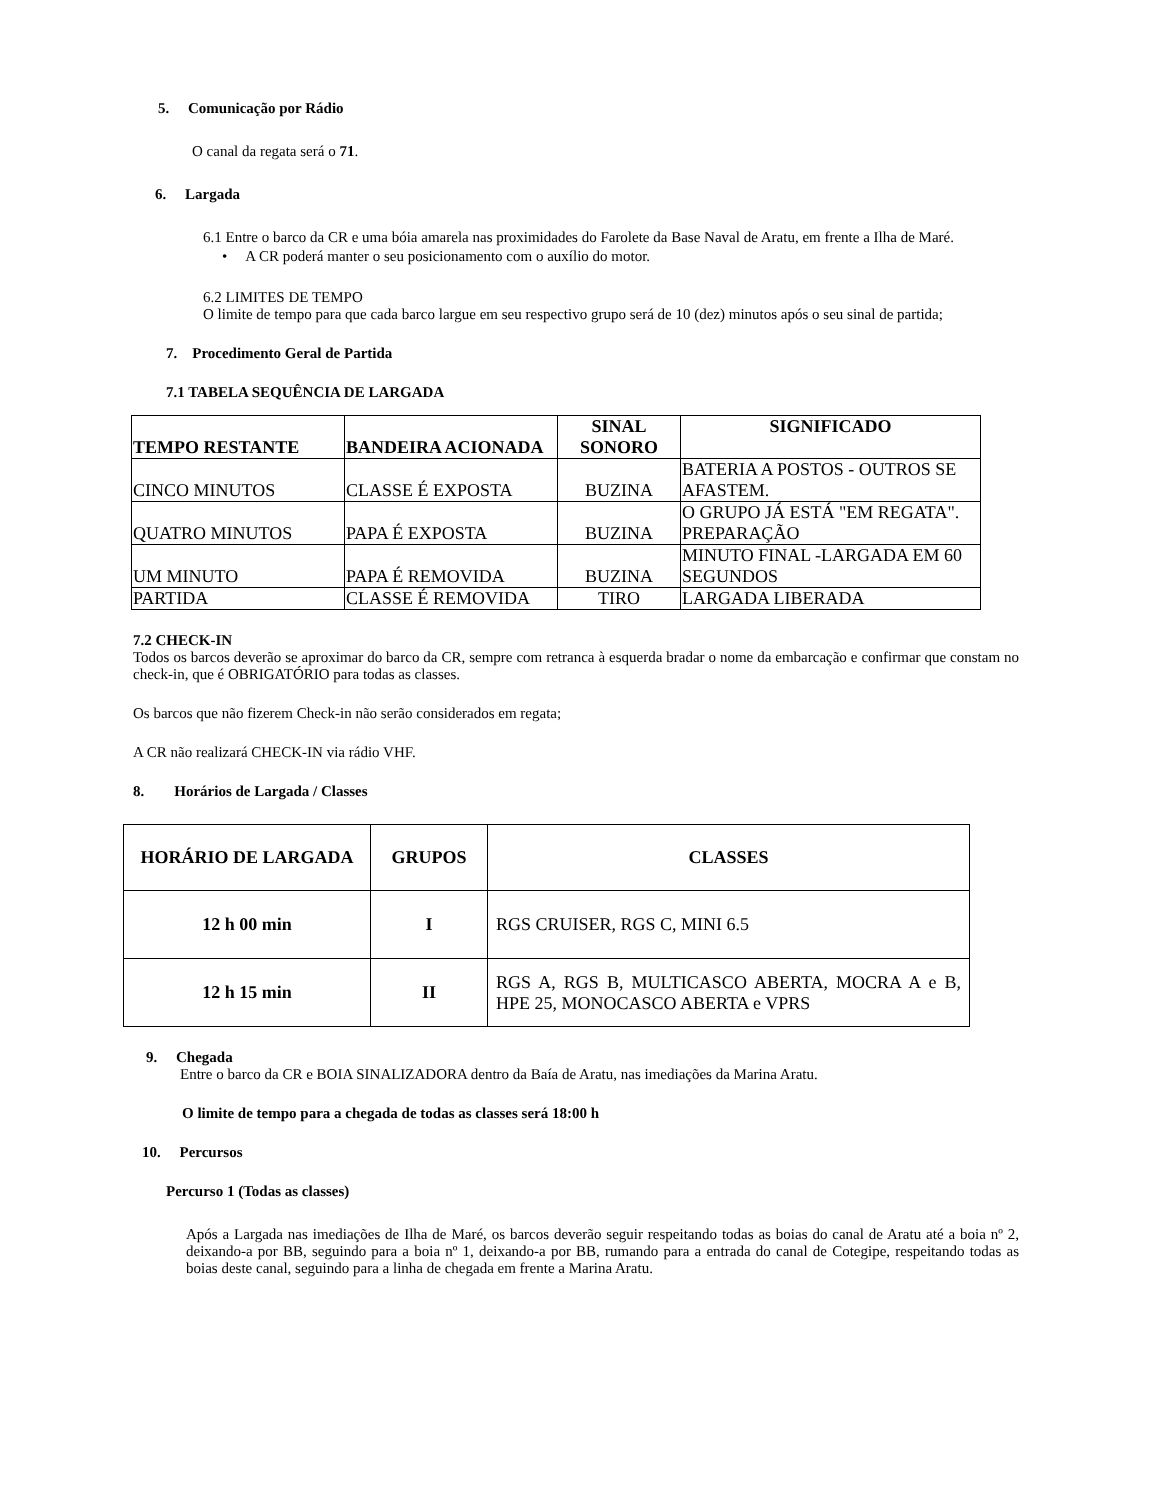5. Comunicação por Rádio
O canal da regata será o 71.
6. Largada
6.1 Entre o barco da CR e uma bóia amarela nas proximidades do Farolete da Base Naval de Aratu, em frente a Ilha de Maré.
• A CR poderá manter o seu posicionamento com o auxílio do motor.
6.2 LIMITES DE TEMPO
O limite de tempo para que cada barco largue em seu respectivo grupo será de 10 (dez) minutos após o seu sinal de partida;
7. Procedimento Geral de Partida
7.1 TABELA SEQUÊNCIA DE LARGADA
| TEMPO RESTANTE | BANDEIRA ACIONADA | SINAL SONORO | SIGNIFICADO |
| --- | --- | --- | --- |
| CINCO MINUTOS | CLASSE É EXPOSTA | BUZINA | BATERIA A POSTOS - OUTROS SE AFASTEM. |
| QUATRO MINUTOS | PAPA É EXPOSTA | BUZINA | O GRUPO JÁ ESTÁ "EM REGATA". PREPARAÇÃO |
| UM MINUTO | PAPA É REMOVIDA | BUZINA | MINUTO FINAL -LARGADA EM 60 SEGUNDOS |
| PARTIDA | CLASSE É REMOVIDA | TIRO | LARGADA LIBERADA |
7.2 CHECK-IN
Todos os barcos deverão se aproximar do barco da CR, sempre com retranca à esquerda bradar o nome da embarcação e confirmar que constam no check-in, que é OBRIGATÓRIO para todas as classes.
Os barcos que não fizerem Check-in não serão considerados em regata;
A CR não realizará CHECK-IN via rádio VHF.
8. Horários de Largada / Classes
| HORÁRIO DE LARGADA | GRUPOS | CLASSES |
| --- | --- | --- |
| 12 h 00 min | I | RGS CRUISER, RGS C, MINI 6.5 |
| 12 h 15 min | II | RGS A, RGS B, MULTICASCO ABERTA, MOCRA A e B, HPE 25, MONOCASCO ABERTA e VPRS |
9. Chegada
Entre o barco da CR e BOIA SINALIZADORA dentro da Baía de Aratu, nas imediações da Marina Aratu.
O limite de tempo para a chegada de todas as classes será 18:00 h
10. Percursos
Percurso 1 (Todas as classes)
Após a Largada nas imediações de Ilha de Maré, os barcos deverão seguir respeitando todas as boias do canal de Aratu até a boia nº 2, deixando-a por BB, seguindo para a boia nº 1, deixando-a por BB, rumando para a entrada do canal de Cotegipe, respeitando todas as boias deste canal, seguindo para a linha de chegada em frente a Marina Aratu.